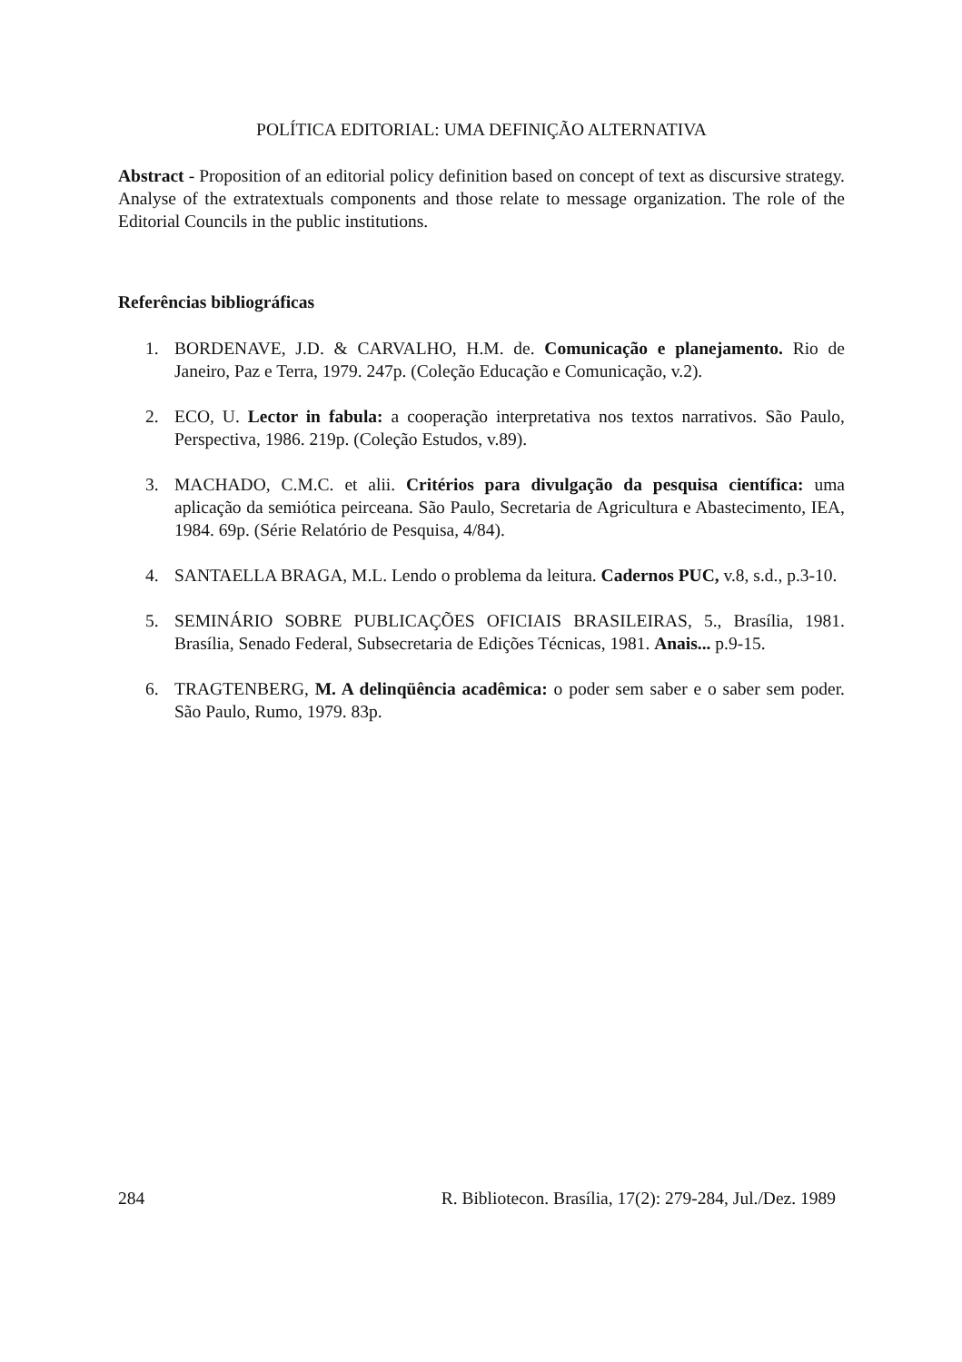POLÍTICA EDITORIAL: UMA DEFINIÇÃO ALTERNATIVA
Abstract - Proposition of an editorial policy definition based on concept of text as discursive strategy. Analyse of the extratextuals components and those relate to message organization. The role of the Editorial Councils in the public institutions.
Referências bibliográficas
1. BORDENAVE, J.D. & CARVALHO, H.M. de. Comunicação e planejamento. Rio de Janeiro, Paz e Terra, 1979. 247p. (Coleção Educação e Comunicação, v.2).
2. ECO, U. Lector in fabula: a cooperação interpretativa nos textos narrativos. São Paulo, Perspectiva, 1986. 219p. (Coleção Estudos, v.89).
3. MACHADO, C.M.C. et alii. Critérios para divulgação da pesquisa científica: uma aplicação da semiótica peirceana. São Paulo, Secretaria de Agricultura e Abastecimento, IEA, 1984. 69p. (Série Relatório de Pesquisa, 4/84).
4. SANTAELLA BRAGA, M.L. Lendo o problema da leitura. Cadernos PUC, v.8, s.d., p.3-10.
5. SEMINÁRIO SOBRE PUBLICAÇÕES OFICIAIS BRASILEIRAS, 5., Brasília, 1981. Brasília, Senado Federal, Subsecretaria de Edições Técnicas, 1981. Anais... p.9-15.
6. TRAGTENBERG, M. A delinqüência acadêmica: o poder sem saber e o saber sem poder. São Paulo, Rumo, 1979. 83p.
284 R. Bibliotecon. Brasília, 17(2): 279-284, Jul./Dez. 1989